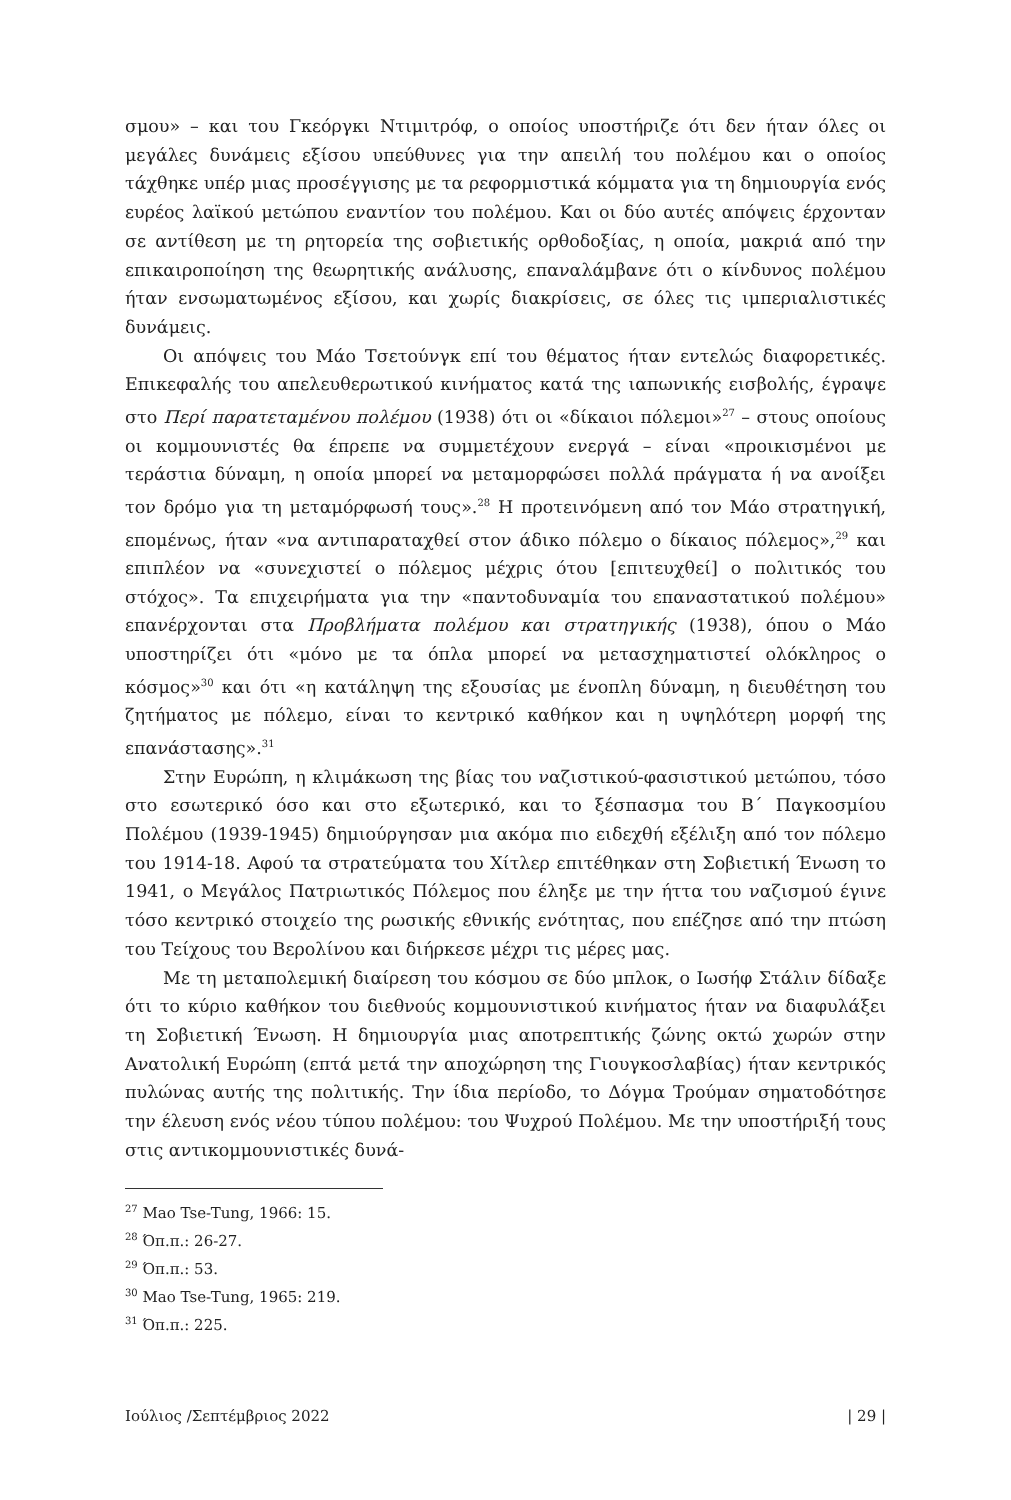σμου» – και του Γκεόργκι Ντιμιτρόφ, ο οποίος υποστήριζε ότι δεν ήταν όλες οι μεγάλες δυνάμεις εξίσου υπεύθυνες για την απειλή του πολέμου και ο οποίος τάχθηκε υπέρ μιας προσέγγισης με τα ρεφορμιστικά κόμματα για τη δημιουργία ενός ευρέος λαϊκού μετώπου εναντίον του πολέμου. Και οι δύο αυτές απόψεις έρχονταν σε αντίθεση με τη ρητορεία της σοβιετικής ορθοδοξίας, η οποία, μακριά από την επικαιροποίηση της θεωρητικής ανάλυσης, επαναλάμβανε ότι ο κίνδυνος πολέμου ήταν ενσωματωμένος εξίσου, και χωρίς διακρίσεις, σε όλες τις ιμπεριαλιστικές δυνάμεις.
Οι απόψεις του Μάο Τσετούνγκ επί του θέματος ήταν εντελώς διαφορετικές. Επικεφαλής του απελευθερωτικού κινήματος κατά της ιαπωνικής εισβολής, έγραψε στο Περί παρατεταμένου πολέμου (1938) ότι οι «δίκαιοι πόλεμοι»<sup>27</sup> – στους οποίους οι κομμουνιστές θα έπρεπε να συμμετέχουν ενεργά – είναι «προικισμένοι με τεράστια δύναμη, η οποία μπορεί να μεταμορφώσει πολλά πράγματα ή να ανοίξει τον δρόμο για τη μεταμόρφωσή τους».<sup>28</sup> Η προτεινόμενη από τον Μάο στρατηγική, επομένως, ήταν «να αντιπαραταχθεί στον άδικο πόλεμο ο δίκαιος πόλεμος»,<sup>29</sup> και επιπλέον να «συνεχιστεί ο πόλεμος μέχρις ότου [επιτευχθεί] ο πολιτικός του στόχος». Τα επιχειρήματα για την «παντοδυναμία του επαναστατικού πολέμου» επανέρχονται στα Προβλήματα πολέμου και στρατηγικής (1938), όπου ο Μάο υποστηρίζει ότι «μόνο με τα όπλα μπορεί να μετασχηματιστεί ολόκληρος ο κόσμος»<sup>30</sup> και ότι «η κατάληψη της εξουσίας με ένοπλη δύναμη, η διευθέτηση του ζητήματος με πόλεμο, είναι το κεντρικό καθήκον και η υψηλότερη μορφή της επανάστασης».<sup>31</sup>
Στην Ευρώπη, η κλιμάκωση της βίας του ναζιστικού-φασιστικού μετώπου, τόσο στο εσωτερικό όσο και στο εξωτερικό, και το ξέσπασμα του Β΄ Παγκοσμίου Πολέμου (1939-1945) δημιούργησαν μια ακόμα πιο ειδεχθή εξέλιξη από τον πόλεμο του 1914-18. Αφού τα στρατεύματα του Χίτλερ επιτέθηκαν στη Σοβιετική Ένωση το 1941, ο Μεγάλος Πατριωτικός Πόλεμος που έληξε με την ήττα του ναζισμού έγινε τόσο κεντρικό στοιχείο της ρωσικής εθνικής ενότητας, που επέζησε από την πτώση του Τείχους του Βερολίνου και διήρκεσε μέχρι τις μέρες μας.
Με τη μεταπολεμική διαίρεση του κόσμου σε δύο μπλοκ, ο Ιωσήφ Στάλιν δίδαξε ότι το κύριο καθήκον του διεθνούς κομμουνιστικού κινήματος ήταν να διαφυλάξει τη Σοβιετική Ένωση. Η δημιουργία μιας αποτρεπτικής ζώνης οκτώ χωρών στην Ανατολική Ευρώπη (επτά μετά την αποχώρηση της Γιουγκοσλαβίας) ήταν κεντρικός πυλώνας αυτής της πολιτικής. Την ίδια περίοδο, το Δόγμα Τρούμαν σηματοδότησε την έλευση ενός νέου τύπου πολέμου: του Ψυχρού Πολέμου. Με την υποστήριξή τους στις αντικομμουνιστικές δυνά-
<sup>27</sup> Mao Tse-Tung, 1966: 15.
<sup>28</sup> Όπ.π.: 26-27.
<sup>29</sup> Όπ.π.: 53.
<sup>30</sup> Mao Tse-Tung, 1965: 219.
<sup>31</sup> Όπ.π.: 225.
Ιούλιος /Σεπτέμβριος 2022 | 29 |